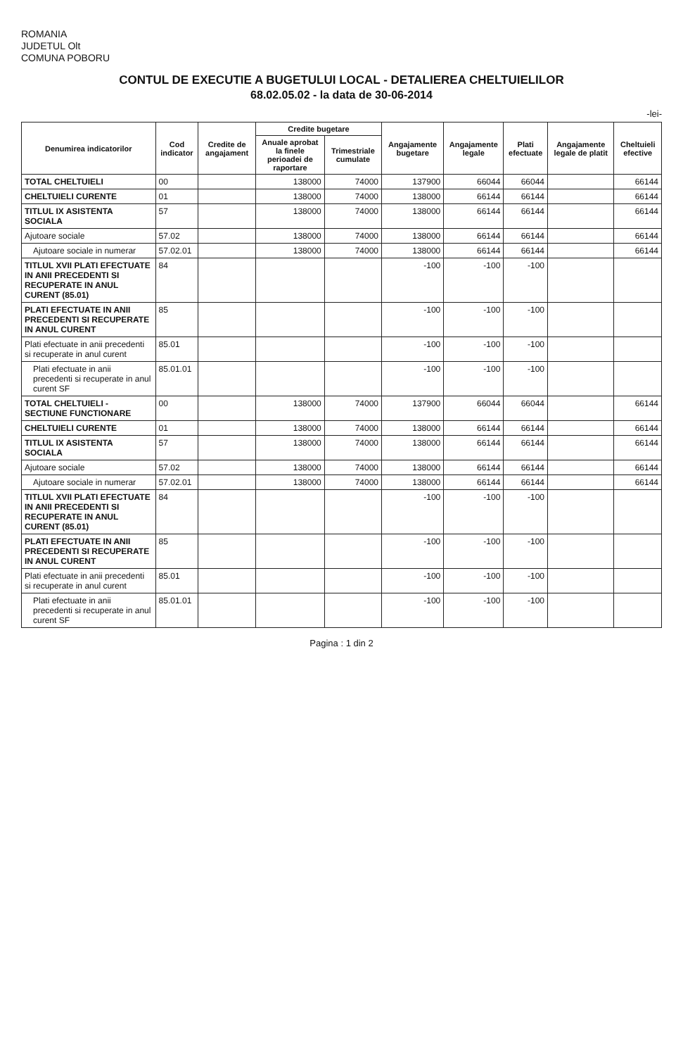ROMANIA
JUDETUL Olt
COMUNA POBORU
CONTUL DE EXECUTIE A BUGETULUI LOCAL - DETALIEREA CHELTUIELILOR
68.02.05.02 - la data de 30-06-2014
-lei-
| Denumirea indicatorilor | Cod indicator | Credite de angajament | Credite bugetare | | Angajamente bugetare | Angajamente legale | Plati efectuate | Angajamente legale de platit | Cheltuieli efective |
| --- | --- | --- | --- | --- | --- | --- | --- | --- | --- |
| | | | Anuale aprobat la finele perioadei de raportare | Trimestriale cumulate | | | | | |
| TOTAL CHELTUIELI | 00 | | 138000 | 74000 | 137900 | 66044 | 66044 | | 66144 |
| CHELTUIELI CURENTE | 01 | | 138000 | 74000 | 138000 | 66144 | 66144 | | 66144 |
| TITLUL IX ASISTENTA SOCIALA | 57 | | 138000 | 74000 | 138000 | 66144 | 66144 | | 66144 |
| Ajutoare sociale | 57.02 | | 138000 | 74000 | 138000 | 66144 | 66144 | | 66144 |
| Ajutoare sociale in numerar | 57.02.01 | | 138000 | 74000 | 138000 | 66144 | 66144 | | 66144 |
| TITLUL XVII PLATI EFECTUATE IN ANII PRECEDENTI SI RECUPERATE IN ANUL CURENT (85.01) | 84 | | | | -100 | -100 | -100 | | |
| PLATI EFECTUATE IN ANII PRECEDENTI SI RECUPERATE IN ANUL CURENT | 85 | | | | -100 | -100 | -100 | | |
| Plati efectuate in anii precedenti si recuperate in anul curent | 85.01 | | | | -100 | -100 | -100 | | |
| Plati efectuate in anii precedenti si recuperate in anul curent SF | 85.01.01 | | | | -100 | -100 | -100 | | |
| TOTAL CHELTUIELI - SECTIUNE FUNCTIONARE | 00 | | 138000 | 74000 | 137900 | 66044 | 66044 | | 66144 |
| CHELTUIELI CURENTE | 01 | | 138000 | 74000 | 138000 | 66144 | 66144 | | 66144 |
| TITLUL IX ASISTENTA SOCIALA | 57 | | 138000 | 74000 | 138000 | 66144 | 66144 | | 66144 |
| Ajutoare sociale | 57.02 | | 138000 | 74000 | 138000 | 66144 | 66144 | | 66144 |
| Ajutoare sociale in numerar | 57.02.01 | | 138000 | 74000 | 138000 | 66144 | 66144 | | 66144 |
| TITLUL XVII PLATI EFECTUATE IN ANII PRECEDENTI SI RECUPERATE IN ANUL CURENT (85.01) | 84 | | | | -100 | -100 | -100 | | |
| PLATI EFECTUATE IN ANII PRECEDENTI SI RECUPERATE IN ANUL CURENT | 85 | | | | -100 | -100 | -100 | | |
| Plati efectuate in anii precedenti si recuperate in anul curent | 85.01 | | | | -100 | -100 | -100 | | |
| Plati efectuate in anii precedenti si recuperate in anul curent SF | 85.01.01 | | | | -100 | -100 | -100 | | |
Pagina : 1 din 2